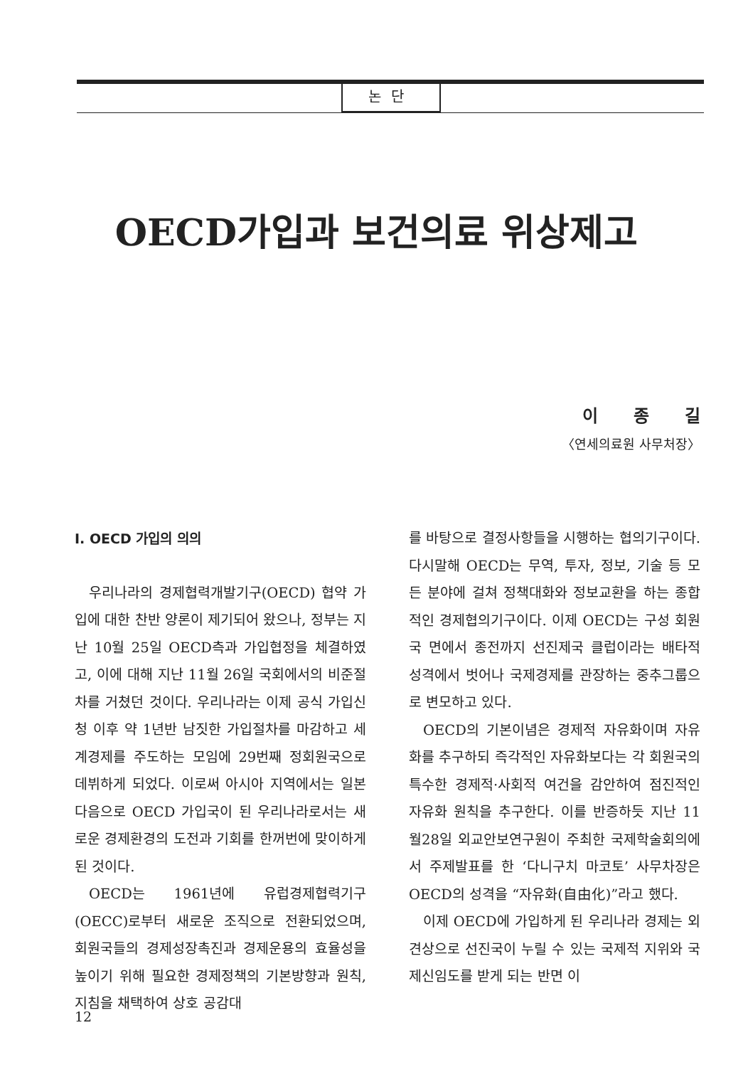논단
OECD가입과 보건의료 위상제고
이종길
〈연세의료원 사무처장〉
Ⅰ. OECD 가입의 의의
우리나라의 경제협력개발기구(OECD) 협약 가입에 대한 찬반 양론이 제기되어 왔으나, 정부는 지난 10월 25일 OECD측과 가입협정을 체결하였고, 이에 대해 지난 11월 26일 국회에서의 비준절차를 거쳤던 것이다. 우리나라는 이제 공식 가입신청 이후 약 1년반 남짓한 가입절차를 마감하고 세계경제를 주도하는 모임에 29번째 정회원국으로 데뷔하게 되었다. 이로써 아시아 지역에서는 일본 다음으로 OECD 가입국이 된 우리나라로서는 새로운 경제환경의 도전과 기회를 한꺼번에 맞이하게 된 것이다.
OECD는 1961년에 유럽경제협력기구(OECC)로부터 새로운 조직으로 전환되었으며, 회원국들의 경제성장촉진과 경제운용의 효율성을 높이기 위해 필요한 경제정책의 기본방향과 원칙, 지침을 채택하여 상호 공감대
를 바탕으로 결정사항들을 시행하는 협의기구이다. 다시말해 OECD는 무역, 투자, 정보, 기술 등 모든 분야에 걸쳐 정책대화와 정보교환을 하는 종합적인 경제협의기구이다. 이제 OECD는 구성 회원국 면에서 종전까지 선진제국 클럽이라는 배타적 성격에서 벗어나 국제경제를 관장하는 중추그룹으로 변모하고 있다.
OECD의 기본이념은 경제적 자유화이며 자유화를 추구하되 즉각적인 자유화보다는 각 회원국의 특수한 경제적·사회적 여건을 감안하여 점진적인 자유화 원칙을 추구한다. 이를 반증하듯 지난 11월28일 외교안보연구원이 주최한 국제학술회의에서 주제발표를 한 ‘다니구치 마코토’ 사무차장은 OECD의 성격을 “자유화(自由化)”라고 했다.
이제 OECD에 가입하게 된 우리나라 경제는 외견상으로 선진국이 누릴 수 있는 국제적 지위와 국제신임도를 받게 되는 반면 이
12